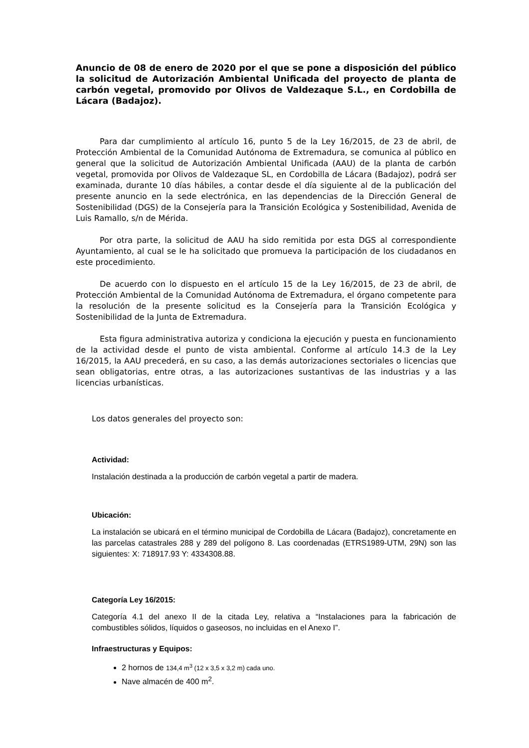Anuncio de 08 de enero de 2020 por el que se pone a disposición del público la solicitud de Autorización Ambiental Unificada del proyecto de planta de carbón vegetal, promovido por Olivos de Valdezaque S.L., en Cordobilla de Lácara (Badajoz).
Para dar cumplimiento al artículo 16, punto 5 de la Ley 16/2015, de 23 de abril, de Protección Ambiental de la Comunidad Autónoma de Extremadura, se comunica al público en general que la solicitud de Autorización Ambiental Unificada (AAU) de la planta de carbón vegetal, promovida por Olivos de Valdezaque SL, en Cordobilla de Lácara (Badajoz), podrá ser examinada, durante 10 días hábiles, a contar desde el día siguiente al de la publicación del presente anuncio en la sede electrónica, en las dependencias de la Dirección General de Sostenibilidad (DGS) de la Consejería para la Transición Ecológica y Sostenibilidad, Avenida de Luis Ramallo, s/n de Mérida.
Por otra parte, la solicitud de AAU ha sido remitida por esta DGS al correspondiente Ayuntamiento, al cual se le ha solicitado que promueva la participación de los ciudadanos en este procedimiento.
De acuerdo con lo dispuesto en el artículo 15 de la Ley 16/2015, de 23 de abril, de Protección Ambiental de la Comunidad Autónoma de Extremadura, el órgano competente para la resolución de la presente solicitud es la Consejería para la Transición Ecológica y Sostenibilidad de la Junta de Extremadura.
Esta figura administrativa autoriza y condiciona la ejecución y puesta en funcionamiento de la actividad desde el punto de vista ambiental. Conforme al artículo 14.3 de la Ley 16/2015, la AAU precederá, en su caso, a las demás autorizaciones sectoriales o licencias que sean obligatorias, entre otras, a las autorizaciones sustantivas de las industrias y a las licencias urbanísticas.
Los datos generales del proyecto son:
Actividad:
Instalación destinada a la producción de carbón vegetal a partir de madera.
Ubicación:
La instalación se ubicará en el término municipal de Cordobilla de Lácara (Badajoz), concretamente en las parcelas catastrales 288 y 289 del polígono 8. Las coordenadas (ETRS1989-UTM, 29N) son las siguientes: X: 718917.93 Y: 4334308.88.
Categoría Ley 16/2015:
Categoría 4.1 del anexo II de la citada Ley, relativa a “Instalaciones para la fabricación de combustibles sólidos, líquidos o gaseosos, no incluidas en el Anexo I”.
Infraestructuras y Equipos:
2 hornos de 134,4 m<sup>3</sup> (12 x 3,5 x 3,2 m) cada uno.
Nave almacén de 400 m<sup>2</sup>.